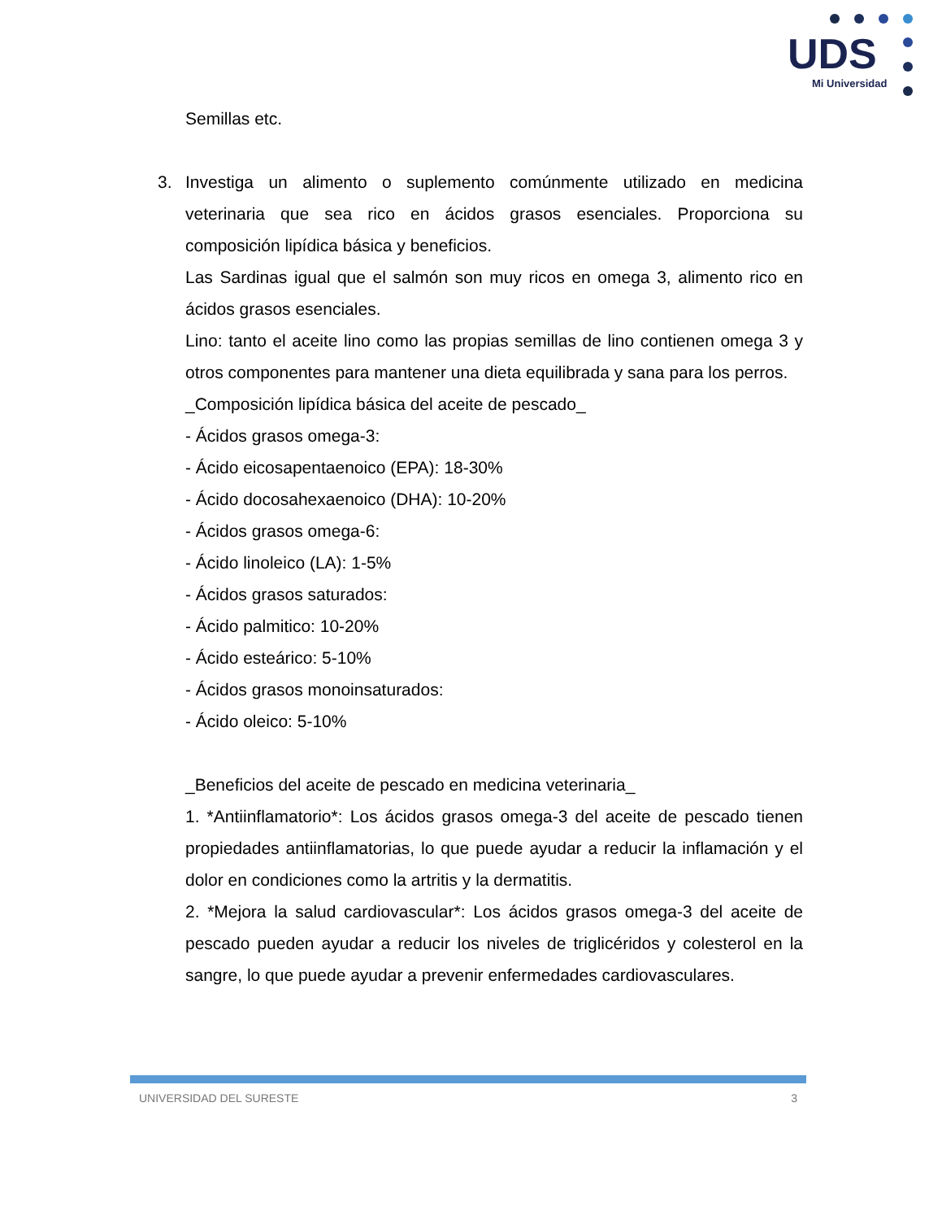UDS
Mi Universidad
Semillas etc.
3. Investiga un alimento o suplemento comúnmente utilizado en medicina veterinaria que sea rico en ácidos grasos esenciales. Proporciona su composición lipídica básica y beneficios.
Las Sardinas igual que el salmón son muy ricos en omega 3, alimento rico en ácidos grasos esenciales.
Lino: tanto el aceite lino como las propias semillas de lino contienen omega 3 y otros componentes para mantener una dieta equilibrada y sana para los perros.
_Composición lipídica básica del aceite de pescado_
- Ácidos grasos omega-3:
- Ácido eicosapentaenoico (EPA): 18-30%
- Ácido docosahexaenoico (DHA): 10-20%
- Ácidos grasos omega-6:
- Ácido linoleico (LA): 1-5%
- Ácidos grasos saturados:
- Ácido palmitico: 10-20%
- Ácido esteárico: 5-10%
- Ácidos grasos monoinsaturados:
- Ácido oleico: 5-10%
_Beneficios del aceite de pescado en medicina veterinaria_
1. *Antiinflamatorio*: Los ácidos grasos omega-3 del aceite de pescado tienen propiedades antiinflamatorias, lo que puede ayudar a reducir la inflamación y el dolor en condiciones como la artritis y la dermatitis.
2. *Mejora la salud cardiovascular*: Los ácidos grasos omega-3 del aceite de pescado pueden ayudar a reducir los niveles de triglicéridos y colesterol en la sangre, lo que puede ayudar a prevenir enfermedades cardiovasculares.
UNIVERSIDAD DEL SURESTE 3